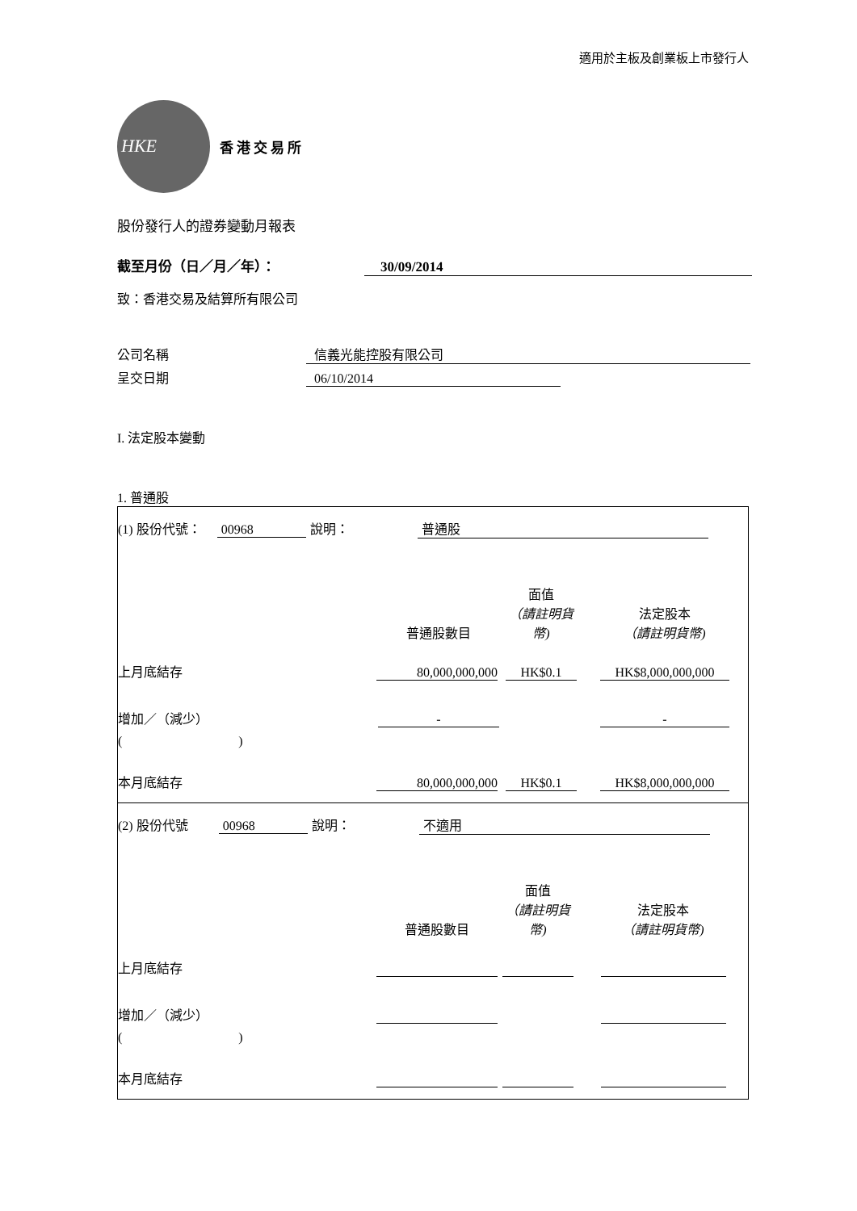適用於主板及創業板上市發行人
HKE
香港交易所
股份發行人的證券變動月報表
截至月份（日／月／年）： 30/09/2014
致：香港交易及結算所有限公司
公司名稱 信義光能控股有限公司
呈交日期 06/10/2014
I. 法定股本變動
1. 普通股
(1) 股份代號： 00968 說明： 普通股
| | 普通股數目 | 面值 （請註明貨幣) | 法定股本 （請註明貨幣) |
| 上月底結存 | 80,000,000,000 | HK$0.1 | HK$8,000,000,000 |
| 增加／（減少） | - | | - |
| ( ) | | | |
| 本月底結存 | 80,000,000,000 | HK$0.1 | HK$8,000,000,000 |
(2) 股份代號 00968 說明： 不適用
| | 普通股數目 | 面值 （請註明貨幣) | 法定股本 （請註明貨幣) |
| 上月底結存 | | | |
| 增加／（減少） | | | |
| ( ) | | | |
| 本月底結存 | | | |